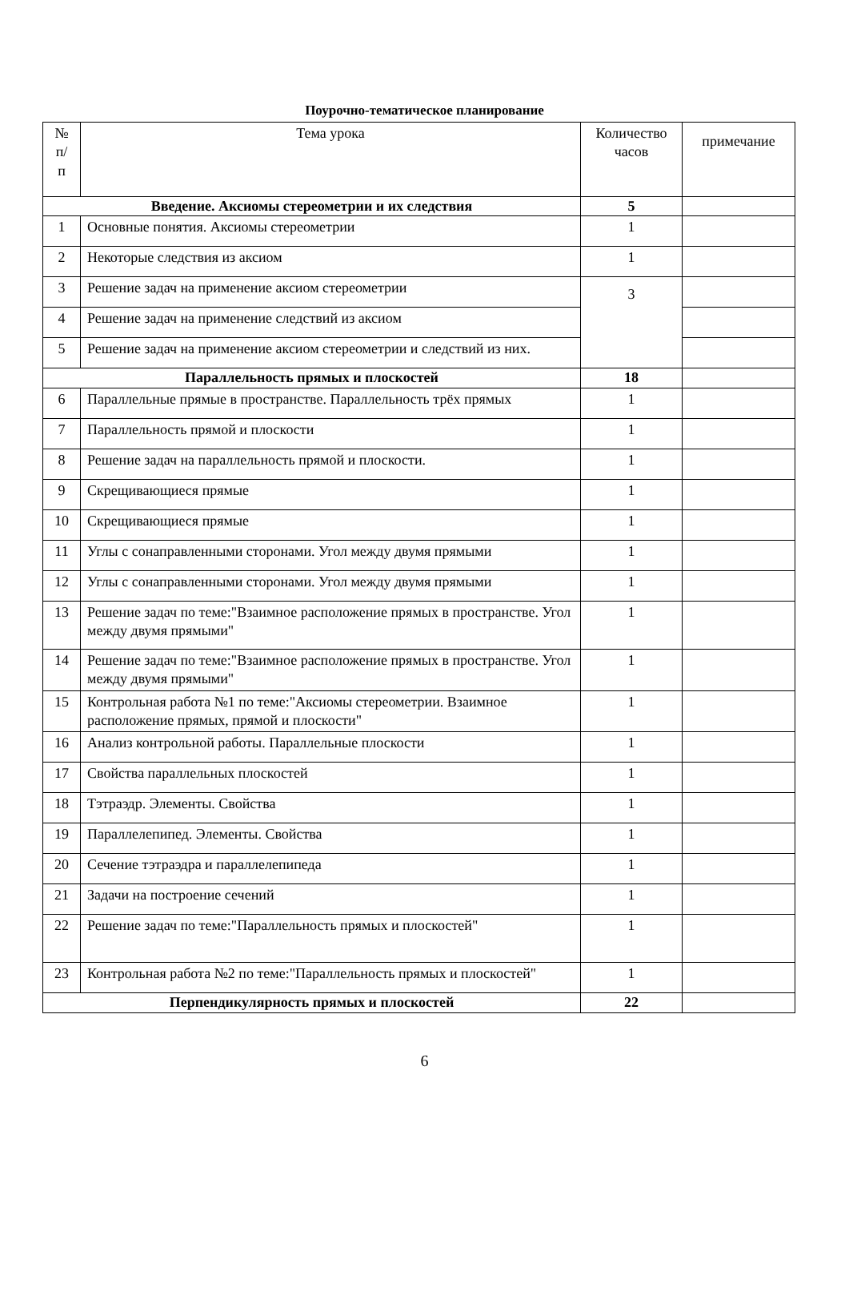Поурочно-тематическое планирование
| № п/ п | Тема урока | Количество часов | примечание |
| --- | --- | --- | --- |
| Введение. Аксиомы стереометрии и их следствия | | 5 | |
| 1 | Основные понятия. Аксиомы стереометрии | 1 | |
| 2 | Некоторые следствия из аксиом | 1 | |
| 3 | Решение задач на применение аксиом стереометрии | 3 | |
| 4 | Решение задач на применение следствий из аксиом | | |
| 5 | Решение задач на применение аксиом стереометрии и следствий из них. | | |
| Параллельность прямых и плоскостей | | 18 | |
| 6 | Параллельные прямые в пространстве. Параллельность трёх прямых | 1 | |
| 7 | Параллельность прямой и плоскости | 1 | |
| 8 | Решение задач на параллельность прямой и плоскости. | 1 | |
| 9 | Скрещивающиеся прямые | 1 | |
| 10 | Скрещивающиеся прямые | 1 | |
| 11 | Углы с сонаправленными сторонами. Угол между двумя прямыми | 1 | |
| 12 | Углы с сонаправленными сторонами. Угол между двумя прямыми | 1 | |
| 13 | Решение задач по теме:"Взаимное расположение прямых в пространстве. Угол между двумя прямыми" | 1 | |
| 14 | Решение задач по теме:"Взаимное расположение прямых в пространстве. Угол между двумя прямыми" | 1 | |
| 15 | Контрольная работа №1 по теме:"Аксиомы стереометрии. Взаимное расположение прямых, прямой и плоскости" | 1 | |
| 16 | Анализ контрольной работы. Параллельные плоскости | 1 | |
| 17 | Свойства параллельных плоскостей | 1 | |
| 18 | Тэтраэдр. Элементы. Свойства | 1 | |
| 19 | Параллелепипед. Элементы. Свойства | 1 | |
| 20 | Сечение тэтраэдра и параллелепипеда | 1 | |
| 21 | Задачи на построение сечений | 1 | |
| 22 | Решение задач по теме:"Параллельность прямых и плоскостей" | 1 | |
| 23 | Контрольная работа №2 по теме:"Параллельность прямых и плоскостей" | 1 | |
| Перпендикулярность прямых и плоскостей | | 22 | |
6